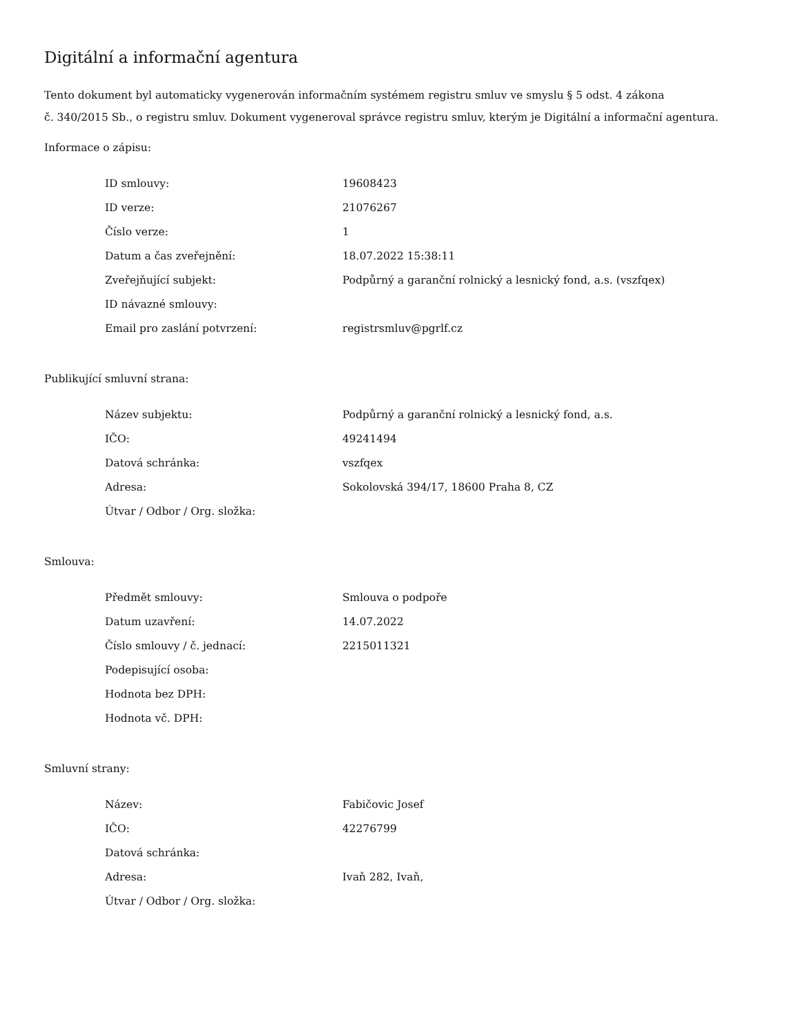Digitální a informační agentura
Tento dokument byl automaticky vygenerován informačním systémem registru smluv ve smyslu § 5 odst. 4 zákona
č. 340/2015 Sb., o registru smluv. Dokument vygeneroval správce registru smluv, kterým je Digitální a informační agentura.
Informace o zápisu:
| ID smlouvy: | 19608423 |
| ID verze: | 21076267 |
| Číslo verze: | 1 |
| Datum a čas zveřejnění: | 18.07.2022 15:38:11 |
| Zveřejňující subjekt: | Podpůrný a garanční rolnický a lesnický fond, a.s. (vszfqex) |
| ID návazné smlouvy: | |
| Email pro zaslání potvrzení: | registrsmluv@pgrlf.cz |
Publikující smluvní strana:
| Název subjektu: | Podpůrný a garanční rolnický a lesnický fond, a.s. |
| IČO: | 49241494 |
| Datová schránka: | vszfqex |
| Adresa: | Sokolovská 394/17, 18600 Praha 8, CZ |
| Útvar / Odbor / Org. složka: | |
Smlouva:
| Předmět smlouvy: | Smlouva o podpoře |
| Datum uzavření: | 14.07.2022 |
| Číslo smlouvy / č. jednací: | 2215011321 |
| Podepisující osoba: | |
| Hodnota bez DPH: | |
| Hodnota vč. DPH: | |
Smluvní strany:
| Název: | Fabičovic Josef |
| IČO: | 42276799 |
| Datová schránka: | |
| Adresa: | Ivaň 282, Ivaň, |
| Útvar / Odbor / Org. složka: | |